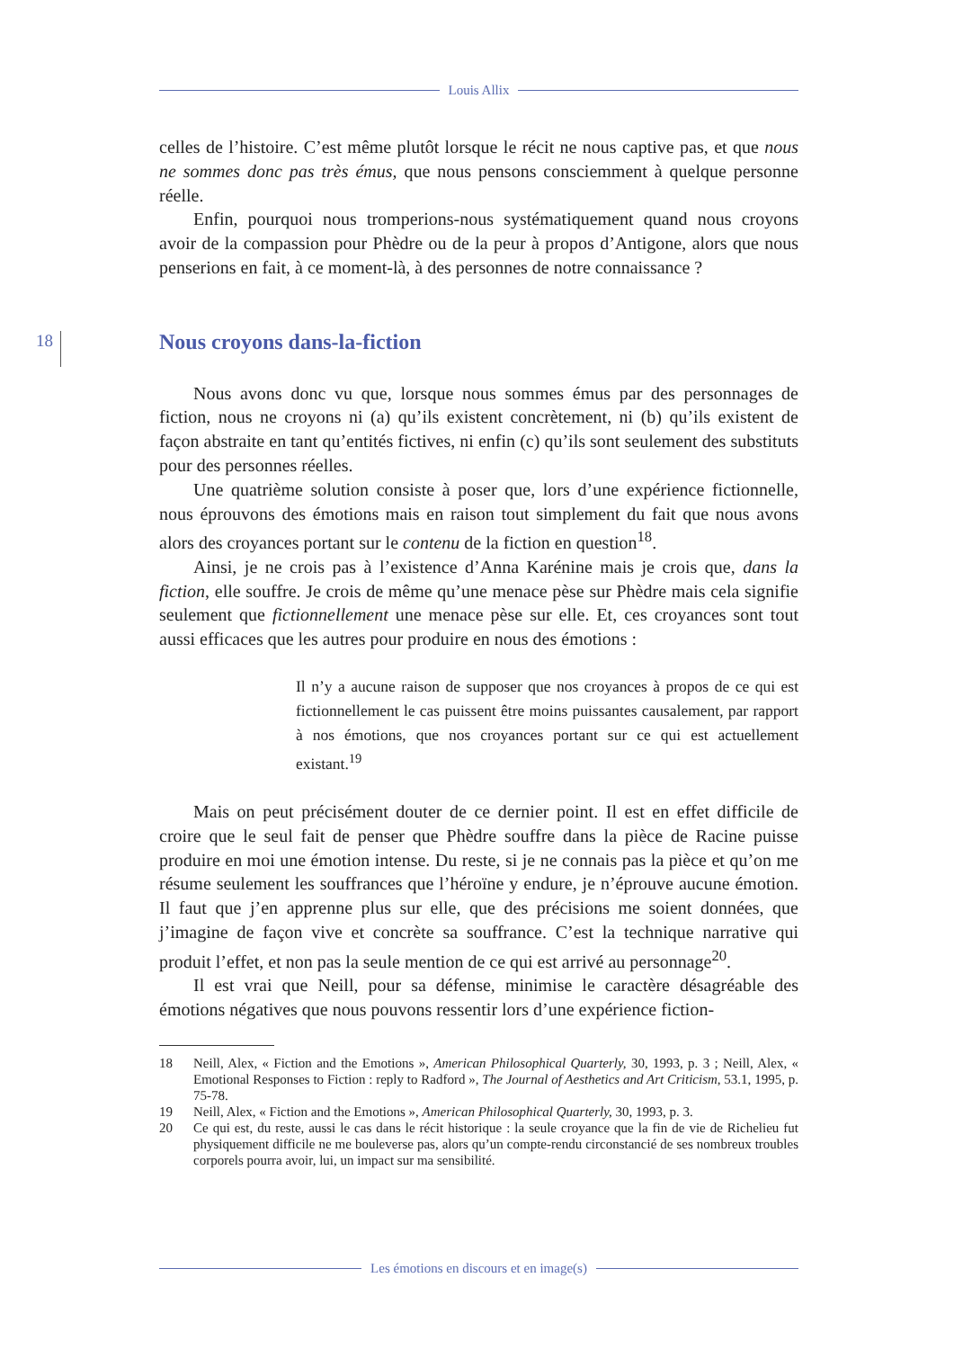Louis Allix
18
celles de l’histoire. C’est même plutôt lorsque le récit ne nous captive pas, et que nous ne sommes donc pas très émus, que nous pensons consciemment à quelque personne réelle.
Enfin, pourquoi nous tromperions-nous systématiquement quand nous croyons avoir de la compassion pour Phèdre ou de la peur à propos d’Antigone, alors que nous penserions en fait, à ce moment-là, à des personnes de notre connaissance ?
Nous croyons dans-la-fiction
Nous avons donc vu que, lorsque nous sommes émus par des personnages de fiction, nous ne croyons ni (a) qu’ils existent concrètement, ni (b) qu’ils existent de façon abstraite en tant qu’entités fictives, ni enfin (c) qu’ils sont seulement des substituts pour des personnes réelles.
Une quatrième solution consiste à poser que, lors d’une expérience fictionnelle, nous éprouvons des émotions mais en raison tout simplement du fait que nous avons alors des croyances portant sur le contenu de la fiction en question<sup>18</sup>.
Ainsi, je ne crois pas à l’existence d’Anna Karénine mais je crois que, dans la fiction, elle souffre. Je crois de même qu’une menace pèse sur Phèdre mais cela signifie seulement que fictionnellement une menace pèse sur elle. Et, ces croyances sont tout aussi efficaces que les autres pour produire en nous des émotions :
Il n’y a aucune raison de supposer que nos croyances à propos de ce qui est fictionnellement le cas puissent être moins puissantes causalement, par rapport à nos émotions, que nos croyances portant sur ce qui est actuellement existant.<sup>19</sup>
Mais on peut précisément douter de ce dernier point. Il est en effet difficile de croire que le seul fait de penser que Phèdre souffre dans la pièce de Racine puisse produire en moi une émotion intense. Du reste, si je ne connais pas la pièce et qu’on me résume seulement les souffrances que l’héroïne y endure, je n’éprouve aucune émotion. Il faut que j’en apprenne plus sur elle, que des précisions me soient données, que j’imagine de façon vive et concrète sa souffrance. C’est la technique narrative qui produit l’effet, et non pas la seule mention de ce qui est arrivé au personnage<sup>20</sup>.
Il est vrai que Neill, pour sa défense, minimise le caractère désagréable des émotions négatives que nous pouvons ressentir lors d’une expérience fiction-
18 Neill, Alex, « Fiction and the Emotions », American Philosophical Quarterly, 30, 1993, p. 3 ; Neill, Alex, « Emotional Responses to Fiction : reply to Radford », The Journal of Aesthetics and Art Criticism, 53.1, 1995, p. 75-78.
19 Neill, Alex, « Fiction and the Emotions », American Philosophical Quarterly, 30, 1993, p. 3.
20 Ce qui est, du reste, aussi le cas dans le récit historique : la seule croyance que la fin de vie de Richelieu fut physiquement difficile ne me bouleverse pas, alors qu’un compte-rendu circonstancié de ses nombreux troubles corporels pourra avoir, lui, un impact sur ma sensibilité.
Les émotions en discours et en image(s)